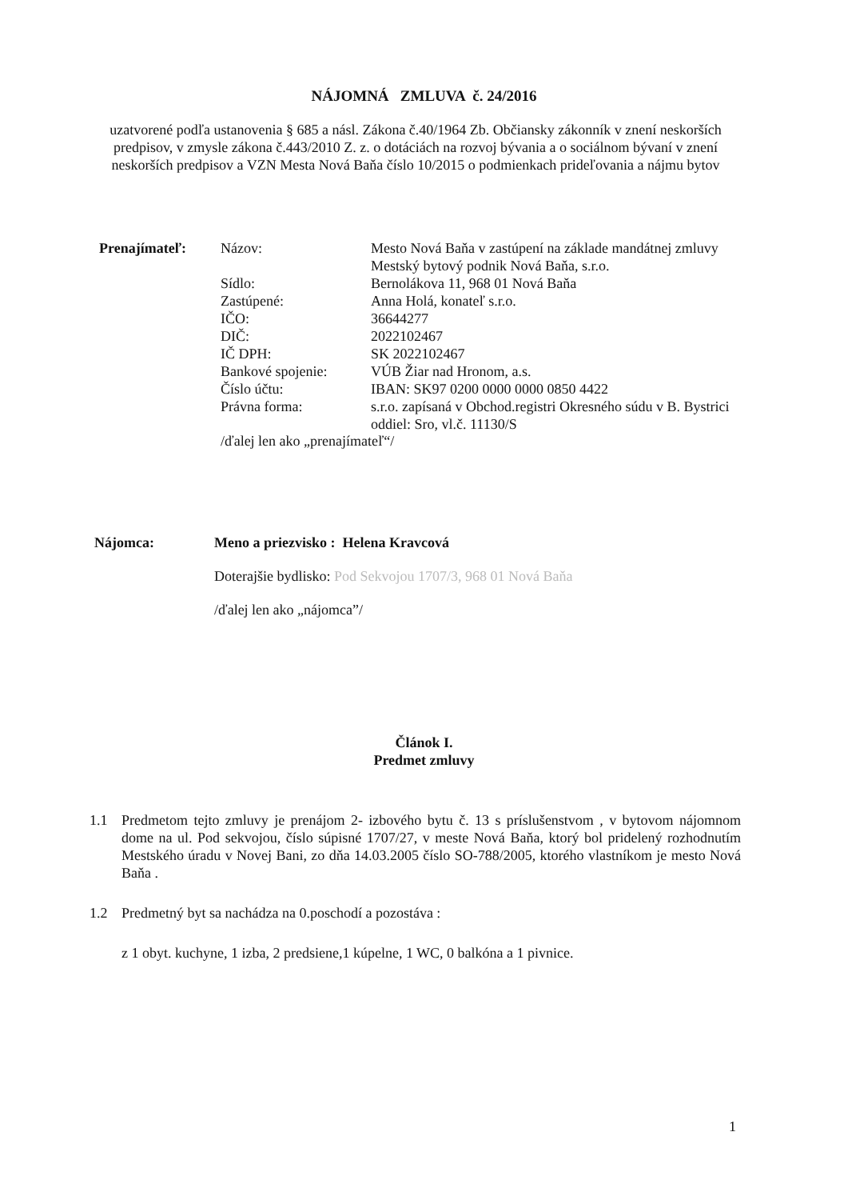NÁJOMNÁ ZMLUVA č. 24/2016
uzatvorené podľa ustanovenia § 685 a násl. Zákona č.40/1964 Zb. Občiansky zákonník v znení neskorších predpisov, v zmysle zákona č.443/2010 Z. z. o dotáciách na rozvoj bývania a o sociálnom bývaní v znení neskorších predpisov a VZN Mesta Nová Baňa číslo 10/2015 o podmienkach prideľovania a nájmu bytov
| Prenajímateľ: | Názov: | Mesto Nová Baňa v zastúpení na základe mandátnej zmluvy Mestský bytový podnik Nová Baňa, s.r.o. |
| | Sídlo: | Bernolákova 11, 968 01 Nová Baňa |
| | Zastúpené: | Anna Holá, konateľ s.r.o. |
| | IČO: | 36644277 |
| | DIČ: | 2022102467 |
| | IČ DPH: | SK 2022102467 |
| | Bankové spojenie: | VÚB Žiar nad Hronom, a.s. |
| | Číslo účtu: | IBAN: SK97 0200 0000 0000 0850 4422 |
| | Právna forma: | s.r.o. zapísaná v Obchod.registri Okresného súdu v B. Bystrici oddiel: Sro, vl.č. 11130/S |
| | /ďalej len ako „prenajímateľ“/ | |
| Nájomca: | Meno a priezvisko : Helena Kravcová |
| | Doterajšie bydlisko: Pod Sekvojou 1707/3, 968 01 Nová Baňa |
| | /ďalej len ako „nájomca”/ |
Článok I.
Predmet zmluvy
1.1 Predmetom tejto zmluvy je prenájom 2- izbového bytu č. 13 s príslušenstvom , v bytovom nájomnom dome na ul. Pod sekvojou, číslo súpisné 1707/27, v meste Nová Baňa, ktorý bol pridelený rozhodnutím Mestského úradu v Novej Bani, zo dňa 14.03.2005 číslo SO-788/2005, ktorého vlastníkom je mesto Nová Baňa .
1.2 Predmetný byt sa nachádza na 0.poschodí a pozostáva :
z 1 obyt. kuchyne, 1 izba, 2 predsiene,1 kúpelne, 1 WC, 0 balkóna a 1 pivnice.
1